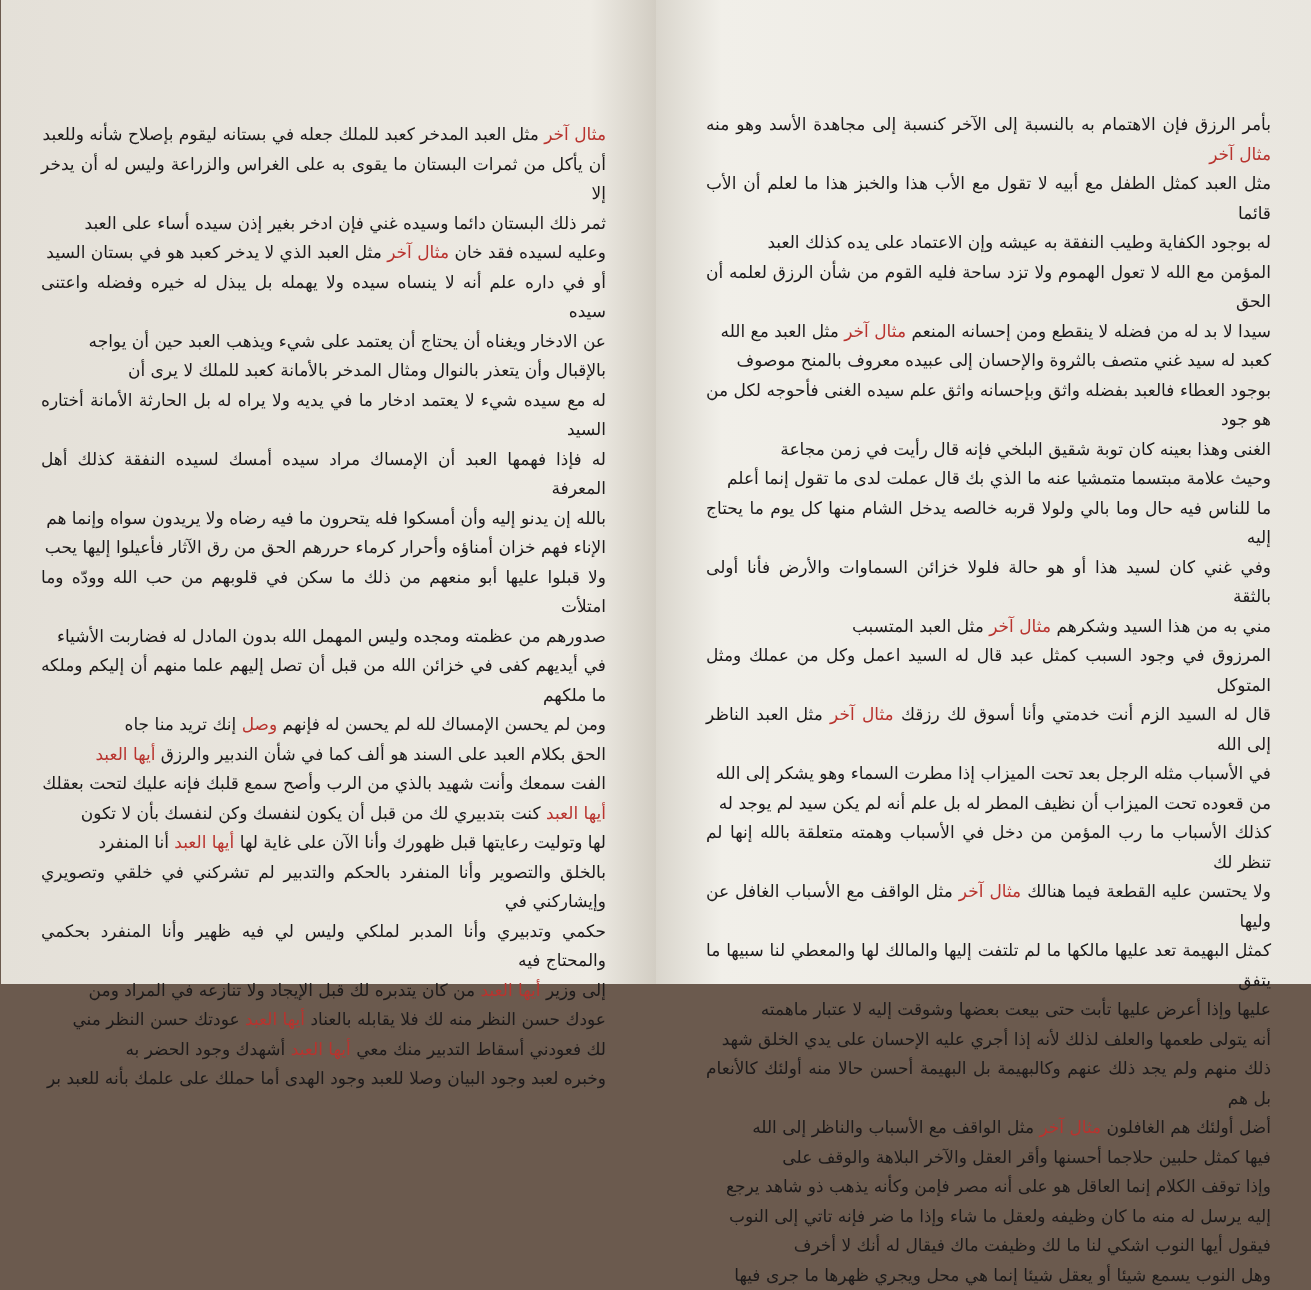بأمر الرزق فإن الاهتمام به بالنسبة إلى الآخر كنسبة إلى مجاهدة الأسد وهو منه مثال آخر
مثل العبد كمثل الطفل مع أبيه لا تقول مع الأب هذا والخبز هذا ما لعلم أن الأب قائما
له بوجود الكفاية وطيب النفقة به عيشه وإن الاعتماد على يده كذلك العبد
المؤمن مع الله لا تعول الهموم ولا تزد ساحة فليه القوم من شأن الرزق لعلمه أن الحق
سيدا لا بد له من فضله لا ينقطع ومن إحسانه المنعم مثال آخر مثل العبد مع الله
كعبد له سيد غني متصف بالثروة والإحسان إلى عبيده معروف بالمنح موصوف
بوجود العطاء فالعبد بفضله واثق وبإحسانه واثق علم سيده الغنى فأحوجه لكل من هو جود
الغنى وهذا بعينه كان توبة شقيق البلخي فإنه قال رأيت في زمن مجاعة
وحيث علامة مبتسما متمشيا عنه ما الذي بك قال عملت لدى ما تقول إنما أعلم
ما للناس فيه حال وما بالي ولولا قربه خالصه يدخل الشام منها كل يوم ما يحتاج إليه
وفي غني كان لسيد هذا أو هو حالة فلولا خزائن السماوات والأرض فأنا أولى بالثقة
مني به من هذا السيد وشكرهم مثال آخر مثل العبد المتسبب
المرزوق في وجود السبب كمثل عبد قال له السيد اعمل وكل من عملك ومثل المتوكل
قال له السيد الزم أنت خدمتي وأنا أسوق لك رزقك مثال آخر مثل العبد الناظر إلى الله
في الأسباب مثله الرجل بعد تحت الميزاب إذا مطرت السماء وهو يشكر إلى الله
من قعوده تحت الميزاب أن نظيف المطر له بل علم أنه لم يكن سيد لم يوجد له
كذلك الأسباب ما رب المؤمن من دخل في الأسباب وهمته متعلقة بالله إنها لم تنظر لك
ولا يحتسن عليه القطعة فيما هنالك مثال آخر مثل الواقف مع الأسباب الغافل عن وليها
كمثل البهيمة تعد عليها مالكها ما لم تلتفت إليها والمالك لها والمعطي لنا سبيها ما يتفق
عليها وإذا أعرض عليها تأبت حتى بيعت بعضها وشوقت إليه لا عتبار ماهمته
أنه يتولى طعمها والعلف لذلك لأنه إذا أجري عليه الإحسان على يدي الخلق شهد
ذلك منهم ولم يجد ذلك عنهم وكالبهيمة بل البهيمة أحسن حالا منه أولئك كالأنعام بل هم
أضل أولئك هم الغافلون مثال آخر مثل الواقف مع الأسباب والناظر إلى الله
فيها كمثل حلبين حلاجما أحسنها وأقر العقل والآخر البلاهة والوقف على
وإذا توقف الكلام إنما العاقل هو على أنه مصر فإمن وكأنه يذهب ذو شاهد يرجع
إليه يرسل له منه ما كان وظيفه ولعقل ما شاء وإذا ما ضر فإنه تاتي إلى النوب
فيقول أيها النوب اشكي لنا ما لك وظيفت ماك فيقال له أنك لا أخرف
وهل النوب يسمع شيئا أو يعقل شيئا إنما هي محل ويجري ظهرها ما جرى فيها
مثال آخر مثل العبد المدخر كعبد للملك جعله في بستانه ليقوم بإصلاح شأنه وللعبد
أن يأكل من ثمرات البستان ما يقوى به على الغراس والزراعة وليس له أن يدخر إلا
ثمر ذلك البستان دائما وسيده غني فإن ادخر بغير إذن سيده أساء على العبد
وعليه لسيده فقد خان مثال آخر مثل العبد الذي لا يدخر كعبد هو في بستان السيد
أو في داره علم أنه لا ينساه سيده ولا يهمله بل يبذل له خيره وفضله واعتنى سيده
عن الادخار ويغناه أن يحتاج أن يعتمد على شيء ويذهب العبد حين أن يواجه
بالإقبال وأن يتعذر بالنوال ومثال المدخر بالأمانة كعبد للملك لا يرى أن
له مع سيده شيء لا يعتمد ادخار ما في يديه ولا يراه له بل الحارثة الأمانة أختاره السيد
له فإذا فهمها العبد أن الإمساك مراد سيده أمسك لسيده النفقة كذلك أهل المعرفة
بالله إن يدنو إليه وأن أمسكوا فله يتحرون ما فيه رضاه ولا يريدون سواه وإنما هم
الإناء فهم خزان أمناؤه وأحرار كرماء حررهم الحق من رق الآثار فأعيلوا إليها يحب
ولا قبلوا عليها أبو منعهم من ذلك ما سكن في قلوبهم من حب الله وودّه وما امتلأت
صدورهم من عظمته ومجده وليس المهمل الله بدون المادل له فضاربت الأشياء
في أيديهم كفى في خزائن الله من قبل أن تصل إليهم علما منهم أن إليكم وملكه ما ملكهم
ومن لم يحسن الإمساك لله لم يحسن له فإنهم وصل إنك تريد منا جاه
الحق بكلام العبد على السند هو ألف كما في شأن الندبير والرزق أيها العبد
الفت سمعك وأنت شهيد بالذي من الرب وأصح سمع قلبك فإنه عليك لتحت بعقلك
أيها العبد كنت بتدبيري لك من قبل أن يكون لنفسك وكن لنفسك بأن لا تكون
لها وتوليت رعايتها قبل ظهورك وأنا الآن على غاية لها أيها العبد أنا المنفرد
بالخلق والتصوير وأنا المنفرد بالحكم والتدبير لم تشركني في خلقي وتصويري وإيشاركني في
حكمي وتدبيري وأنا المدبر لملكي وليس لي فيه ظهير وأنا المنفرد بحكمي والمحتاج فيه
إلى وزير أيها العبد من كان يتدبره لك قبل الإيجاد ولا تنازعه في المراد ومن
عودك حسن النظر منه لك فلا يقابله بالعناد أيها العبد عودتك حسن النظر مني
لك فعودني أسقاط التدبير منك معي أيها العبد أشهدك وجود الحضر به
وخبره لعبد وجود البيان وصلا للعبد وجود الهدى أما حملك على علمك بأنه للعبد بر